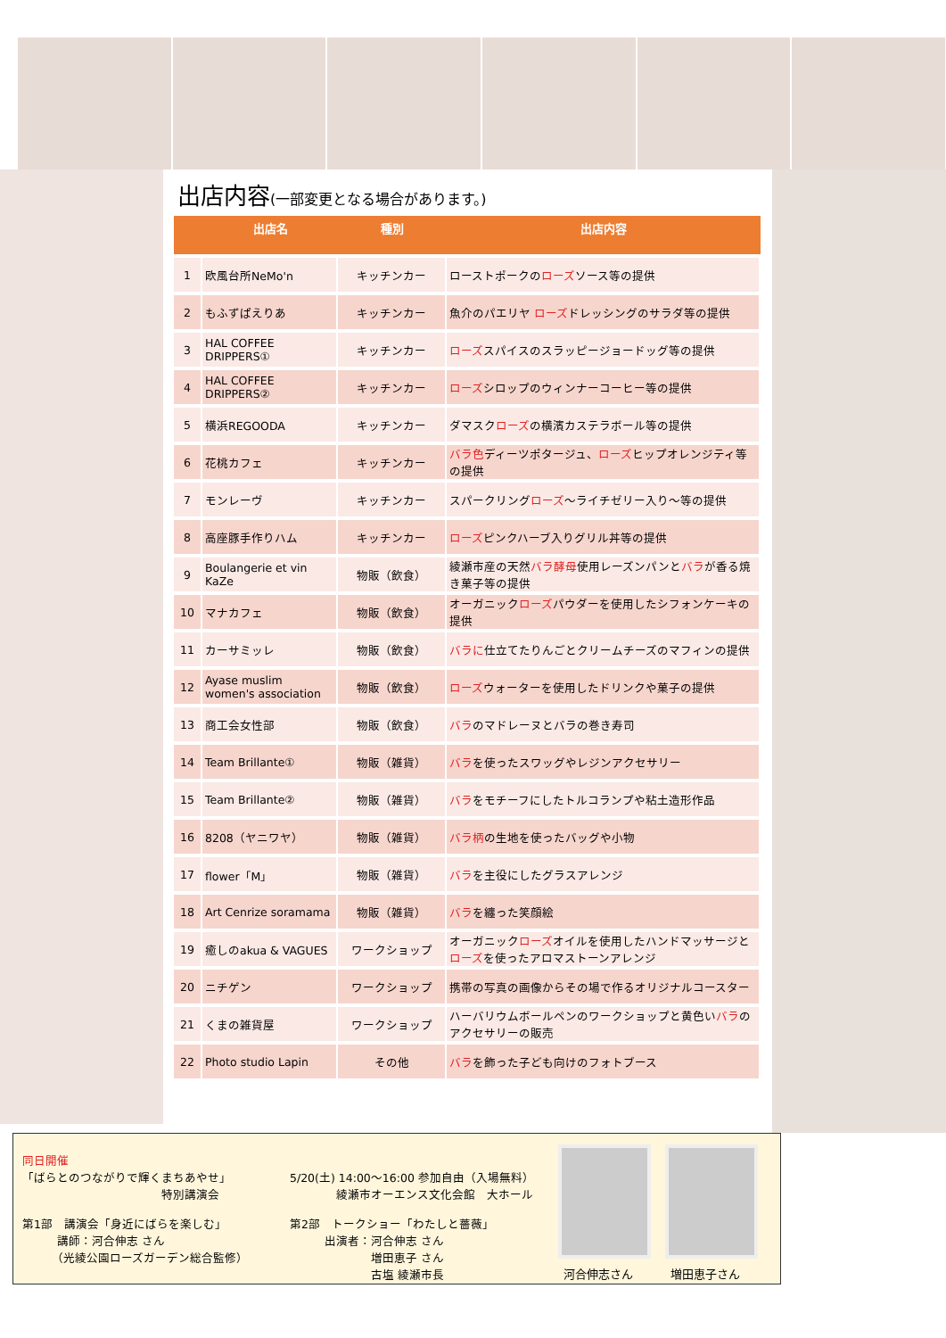出店内容(一部変更となる場合があります。)
| | 出店名 | 種別 | 出店内容 |
| --- | --- | --- | --- |
| 1 | 欧風台所NeMo'n | キッチンカー | ローストポークの ローズ ソース等の提供 |
| 2 | もふずぱえりあ | キッチンカー | 魚介のパエリヤ ローズ ドレッシングのサラダ等の提供 |
| 3 | HAL COFFEE DRIPPERS① | キッチンカー | ローズ スパイスのスラッピージョードッグ等の提供 |
| 4 | HAL COFFEE DRIPPERS② | キッチンカー | ローズ シロップのウィンナーコーヒー等の提供 |
| 5 | 横浜REGOODA | キッチンカー | ダマスク ローズ の横濱カステラボール等の提供 |
| 6 | 花桃カフェ | キッチンカー | バラ色 ディーツポタージュ、 ローズ ヒップオレンジティ等の提供 |
| 7 | モンレーヴ | キッチンカー | スパークリング ローズ ～ライチゼリー入り～等の提供 |
| 8 | 高座豚手作りハム | キッチンカー | ローズ ピンクハーブ入りグリル丼等の提供 |
| 9 | Boulangerie et vin KaZe | 物販（飲食） | 綾瀬市産の天然 バラ酵母 使用レーズンパンと バラ が香る焼き菓子等の提供 |
| 10 | マナカフェ | 物販（飲食） | オーガニック ローズ パウダーを使用したシフォンケーキの提供 |
| 11 | カーサミッレ | 物販（飲食） | バラに 仕立てたりんごとクリームチーズのマフィンの提供 |
| 12 | Ayase muslim women's association | 物販（飲食） | ローズ ウォーターを使用したドリンクや菓子の提供 |
| 13 | 商工会女性部 | 物販（飲食） | バラ のマドレーヌとバラの巻き寿司 |
| 14 | Team Brillante① | 物販（雑貨） | バラ を使ったスワッグやレジンアクセサリー |
| 15 | Team Brillante② | 物販（雑貨） | バラ をモチーフにしたトルコランプや粘土造形作品 |
| 16 | 8208（ヤニワヤ） | 物販（雑貨） | バラ柄 の生地を使ったバッグや小物 |
| 17 | flower「M」 | 物販（雑貨） | バラ を主役にしたグラスアレンジ |
| 18 | Art Cenrize soramama | 物販（雑貨） | バラ を纏った笑顔絵 |
| 19 | 癒しのakua & VAGUES | ワークショップ | オーガニック ローズ オイルを使用したハンドマッサージと ローズ を使ったアロマストーンアレンジ |
| 20 | ニチゲン | ワークショップ | 携帯の写真の画像からその場で作るオリジナルコースター |
| 21 | くまの雑貨屋 | ワークショップ | ハーバリウムボールペンのワークショップと黄色い バラ のアクセサリーの販売 |
| 22 | Photo studio Lapin | その他 | バラ を飾った子ども向けのフォトブース |
同日開催
「ばらとのつながりで輝くまちあやせ」
　　　　　　　　　　　　特別講演会
5/20(土) 14:00～16:00 参加自由（入場無料）
　　　　綾瀬市オーエンス文化会館　大ホール
第1部　講演会「身近にばらを楽しむ」
　　　講師：河合伸志 さん
　　　（光綾公園ローズガーデン総合監修）
第2部　トークショー「わたしと薔薇」
　　　出演者：河合伸志 さん
　　　　　　　増田恵子 さん
　　　　　　　古塩 綾瀬市長
河合伸志さん 増田恵子さん